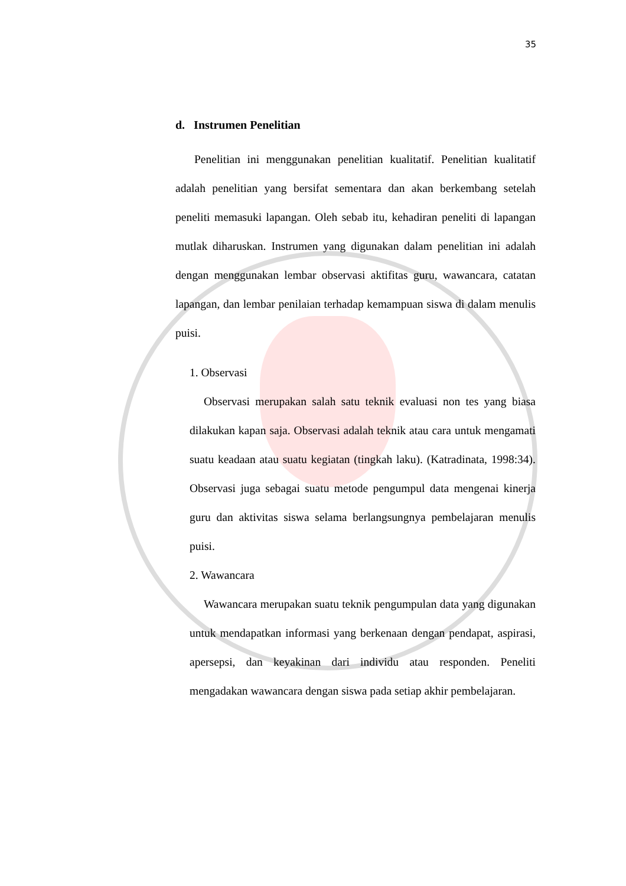35
d. Instrumen Penelitian
Penelitian ini menggunakan penelitian kualitatif. Penelitian kualitatif adalah penelitian yang bersifat sementara dan akan berkembang setelah peneliti memasuki lapangan. Oleh sebab itu, kehadiran peneliti di lapangan mutlak diharuskan. Instrumen yang digunakan dalam penelitian ini adalah dengan menggunakan lembar observasi aktifitas guru, wawancara, catatan lapangan, dan lembar penilaian terhadap kemampuan siswa di dalam menulis puisi.
1. Observasi
Observasi merupakan salah satu teknik evaluasi non tes yang biasa dilakukan kapan saja. Observasi adalah teknik atau cara untuk mengamati suatu keadaan atau suatu kegiatan (tingkah laku). (Katradinata, 1998:34). Observasi juga sebagai suatu metode pengumpul data mengenai kinerja guru dan aktivitas siswa selama berlangsungnya pembelajaran menulis puisi.
2. Wawancara
Wawancara merupakan suatu teknik pengumpulan data yang digunakan untuk mendapatkan informasi yang berkenaan dengan pendapat, aspirasi, apersepsi, dan keyakinan dari individu atau responden. Peneliti mengadakan wawancara dengan siswa pada setiap akhir pembelajaran.